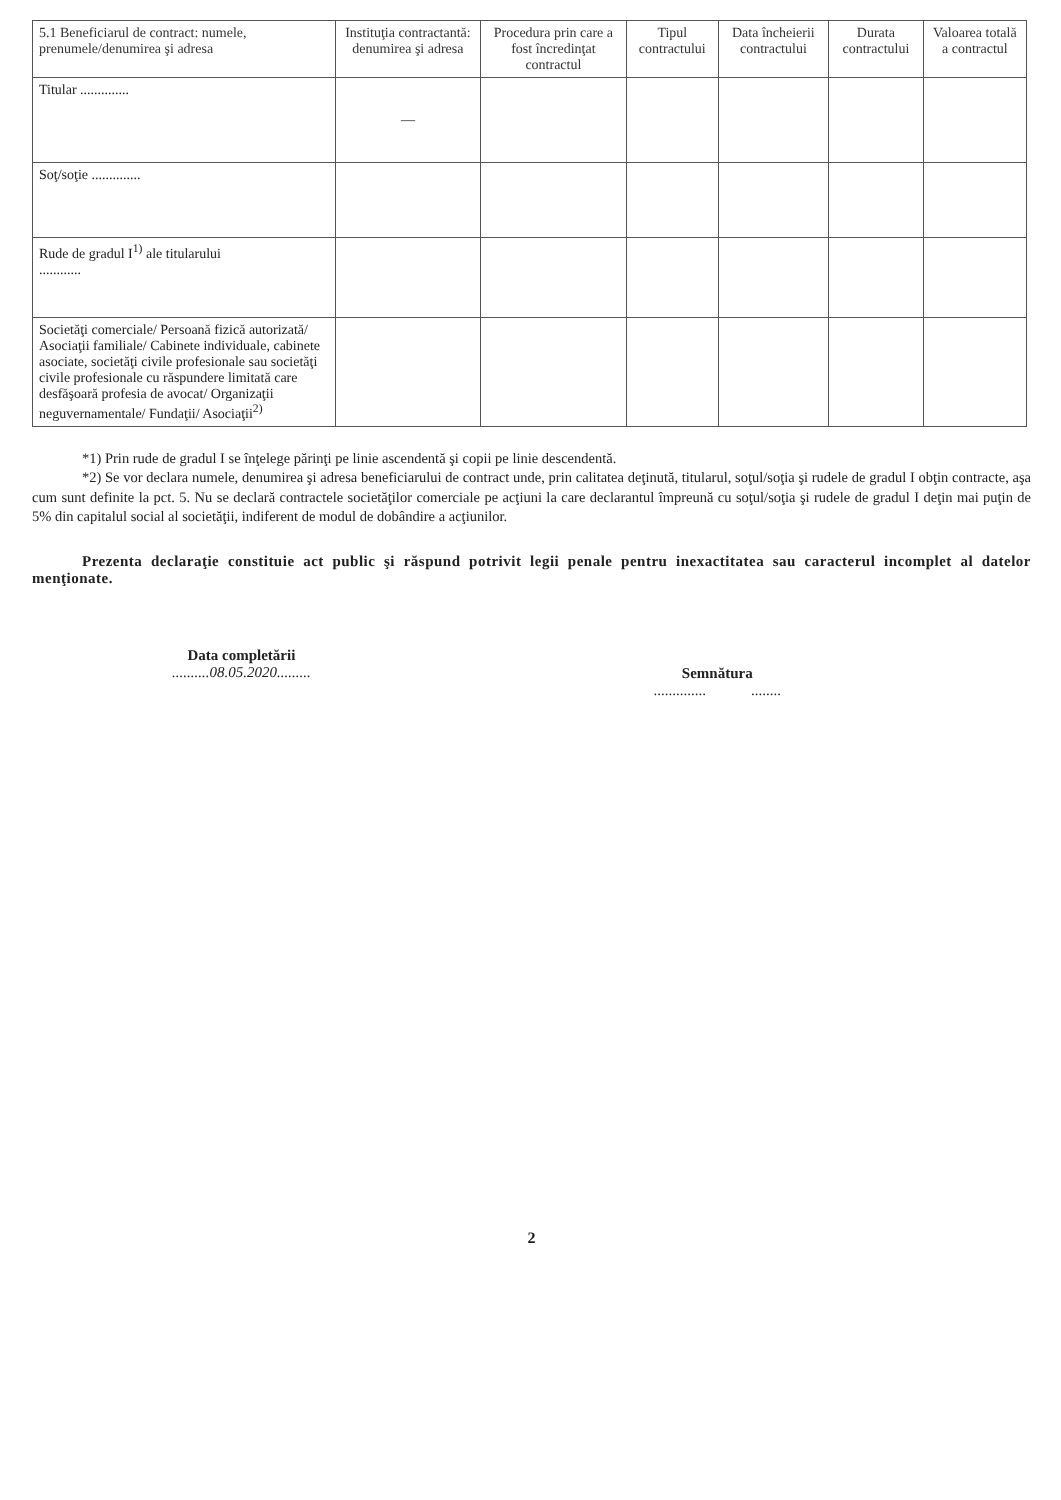| 5.1 Beneficiarul de contract: numele, prenumele/denumirea şi adresa | Instituţia contractantă: denumirea şi adresa | Procedura prin care a fost încredinţat contractul | Tipul contractului | Data încheierii contractului | Durata contractului | Valoarea totală a contractul |
| --- | --- | --- | --- | --- | --- | --- |
| Titular .............. | — | | | | | |
| Soţ/soţie .............. | | | | | | |
| Rude de gradul I<sup>1)</sup> ale titularului ............ | | | | | | |
| Societăţi comerciale/ Persoană fizică autorizată/ Asociaţii familiale/ Cabinete individuale, cabinete asociate, societăţi civile profesionale sau societăţi civile profesionale cu răspundere limitată care desfăşoară profesia de avocat/ Organizaţii neguvernamentale/ Fundaţii/ Asociaţii<sup>2)</sup> | | | | | | |
*1) Prin rude de gradul I se înţelege părinţi pe linie ascendentă şi copii pe linie descendentă.
*2) Se vor declara numele, denumirea şi adresa beneficiarului de contract unde, prin calitatea deţinută, titularul, soţul/soţia şi rudele de gradul I obţin contracte, aşa cum sunt definite la pct. 5. Nu se declară contractele societăţilor comerciale pe acţiuni la care declarantul împreună cu soţul/soţia şi rudele de gradul I deţin mai puţin de 5% din capitalul social al societăţii, indiferent de modul de dobândire a acţiunilor.
Prezenta declaraţie constituie act public şi răspund potrivit legii penale pentru inexactitatea sau caracterul incomplet al datelor menţionate.
Data completării
..........08.05.2020.........
Semnătura
.............. ........
2